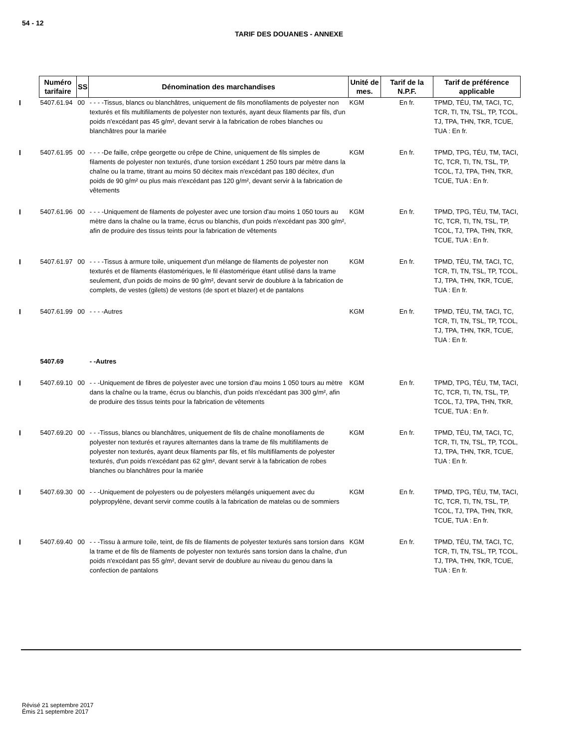54 - 12
TARIF DES DOUANES - ANNEXE
| Numéro tarifaire | SS | Dénomination des marchandises | Unité de mes. | Tarif de la N.P.F. | Tarif de préférence applicable |
| --- | --- | --- | --- | --- | --- |
| 5407.61.94 | 00 | - - - -Tissus, blancs ou blanchâtres, uniquement de fils monofilaments de polyester non texturés et fils multifilaments de polyester non texturés, ayant deux filaments par fils, d'un poids n'excédant pas 45 g/m², devant servir à la fabrication de robes blanches ou blanchâtres pour la mariée | KGM | En fr. | TPMD, TÉU, TM, TACI, TC, TCR, TI, TN, TSL, TP, TCOL, TJ, TPA, THN, TKR, TCUE, TUA : En fr. |
| 5407.61.95 | 00 | - - - -De faille, crêpe georgette ou crêpe de Chine, uniquement de fils simples de filaments de polyester non texturés, d'une torsion excédant 1 250 tours par mètre dans la chaîne ou la trame, titrant au moins 50 décitex mais n'excédant pas 180 décitex, d'un poids de 90 g/m² ou plus mais n'excédant pas 120 g/m², devant servir à la fabrication de vêtements | KGM | En fr. | TPMD, TPG, TÉU, TM, TACI, TC, TCR, TI, TN, TSL, TP, TCOL, TJ, TPA, THN, TKR, TCUE, TUA : En fr. |
| 5407.61.96 | 00 | - - - -Uniquement de filaments de polyester avec une torsion d'au moins 1 050 tours au mètre dans la chaîne ou la trame, écrus ou blanchis, d'un poids n'excédant pas 300 g/m², afin de produire des tissus teints pour la fabrication de vêtements | KGM | En fr. | TPMD, TPG, TÉU, TM, TACI, TC, TCR, TI, TN, TSL, TP, TCOL, TJ, TPA, THN, TKR, TCUE, TUA : En fr. |
| 5407.61.97 | 00 | - - - -Tissus à armure toile, uniquement d'un mélange de filaments de polyester non texturés et de filaments élastomériques, le fil élastomérique étant utilisé dans la trame seulement, d'un poids de moins de 90 g/m², devant servir de doublure à la fabrication de complets, de vestes (gilets) de vestons (de sport et blazer) et de pantalons | KGM | En fr. | TPMD, TÉU, TM, TACI, TC, TCR, TI, TN, TSL, TP, TCOL, TJ, TPA, THN, TKR, TCUE, TUA : En fr. |
| 5407.61.99 | 00 | - - - -Autres | KGM | En fr. | TPMD, TÉU, TM, TACI, TC, TCR, TI, TN, TSL, TP, TCOL, TJ, TPA, THN, TKR, TCUE, TUA : En fr. |
| 5407.69 | | - -Autres | | | |
| 5407.69.10 | 00 | - - -Uniquement de fibres de polyester avec une torsion d'au moins 1 050 tours au mètre dans la chaîne ou la trame, écrus ou blanchis, d'un poids n'excédant pas 300 g/m², afin de produire des tissus teints pour la fabrication de vêtements | KGM | En fr. | TPMD, TPG, TÉU, TM, TACI, TC, TCR, TI, TN, TSL, TP, TCOL, TJ, TPA, THN, TKR, TCUE, TUA : En fr. |
| 5407.69.20 | 00 | - - -Tissus, blancs ou blanchâtres, uniquement de fils de chaîne monofilaments de polyester non texturés et rayures alternantes dans la trame de fils multifilaments de polyester non texturés, ayant deux filaments par fils, et fils multifilaments de polyester texturés, d'un poids n'excédant pas 62 g/m², devant servir à la fabrication de robes blanches ou blanchâtres pour la mariée | KGM | En fr. | TPMD, TÉU, TM, TACI, TC, TCR, TI, TN, TSL, TP, TCOL, TJ, TPA, THN, TKR, TCUE, TUA : En fr. |
| 5407.69.30 | 00 | - - -Uniquement de polyesters ou de polyesters mélangés uniquement avec du polypropylène, devant servir comme coutils à la fabrication de matelas ou de sommiers | KGM | En fr. | TPMD, TPG, TÉU, TM, TACI, TC, TCR, TI, TN, TSL, TP, TCOL, TJ, TPA, THN, TKR, TCUE, TUA : En fr. |
| 5407.69.40 | 00 | - - -Tissu à armure toile, teint, de fils de filaments de polyester texturés sans torsion dans la trame et de fils de filaments de polyester non texturés sans torsion dans la chaîne, d'un poids n'excédant pas 55 g/m², devant servir de doublure au niveau du genou dans la confection de pantalons | KGM | En fr. | TPMD, TÉU, TM, TACI, TC, TCR, TI, TN, TSL, TP, TCOL, TJ, TPA, THN, TKR, TCUE, TUA : En fr. |
Révisé 21 septembre 2017
Émis 21 septembre 2017